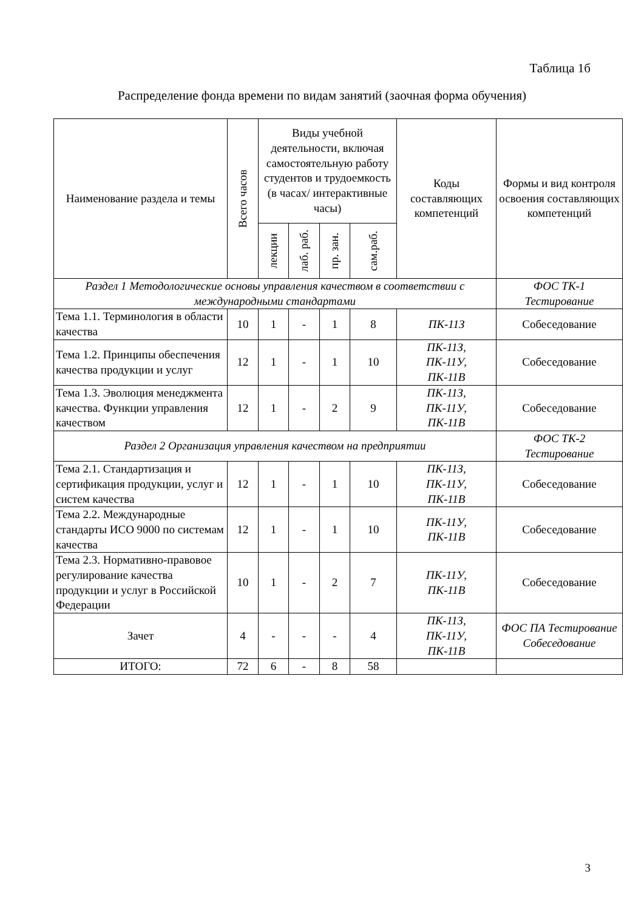Таблица 1б
Распределение фонда времени по видам занятий (заочная форма обучения)
| Наименование раздела и темы | Всего часов | Виды учебной деятельности, включая самостоятельную работу студентов и трудоемкость (в часах/ интерактивные часы) | | | | Коды составляющих компетенций | Формы и вид контроля освоения составляющих компетенций |
| --- | --- | --- | --- | --- | --- | --- | --- |
| | | лекции | лаб. раб. | пр. зан. | сам.раб. | | |
| Раздел 1 Методологические основы управления качеством в соответствии с международными стандартами | | | | | | | ФОС ТК-1 Тестирование |
| Тема 1.1. Терминология в области качества | 10 | 1 | - | 1 | 8 | ПК-11З | Собеседование |
| Тема 1.2. Принципы обеспечения качества продукции и услуг | 12 | 1 | - | 1 | 10 | ПК-11З, ПК-11У, ПК-11В | Собеседование |
| Тема 1.3. Эволюция менеджмента качества. Функции управления качеством | 12 | 1 | - | 2 | 9 | ПК-11З, ПК-11У, ПК-11В | Собеседование |
| Раздел 2 Организация управления качеством на предприятии | | | | | | | ФОС ТК-2 Тестирование |
| Тема 2.1. Стандартизация и сертификация продукции, услуг и систем качества | 12 | 1 | - | 1 | 10 | ПК-11З, ПК-11У, ПК-11В | Собеседование |
| Тема 2.2. Международные стандарты ИСО 9000 по системам качества | 12 | 1 | - | 1 | 10 | ПК-11У, ПК-11В | Собеседование |
| Тема 2.3. Нормативно-правовое регулирование качества продукции и услуг в Российской Федерации | 10 | 1 | - | 2 | 7 | ПК-11У, ПК-11В | Собеседование |
| Зачет | 4 | - | - | - | 4 | ПК-11З, ПК-11У, ПК-11В | ФОС ПА Тестирование Собеседование |
| ИТОГО: | 72 | 6 | - | 8 | 58 | | |
3